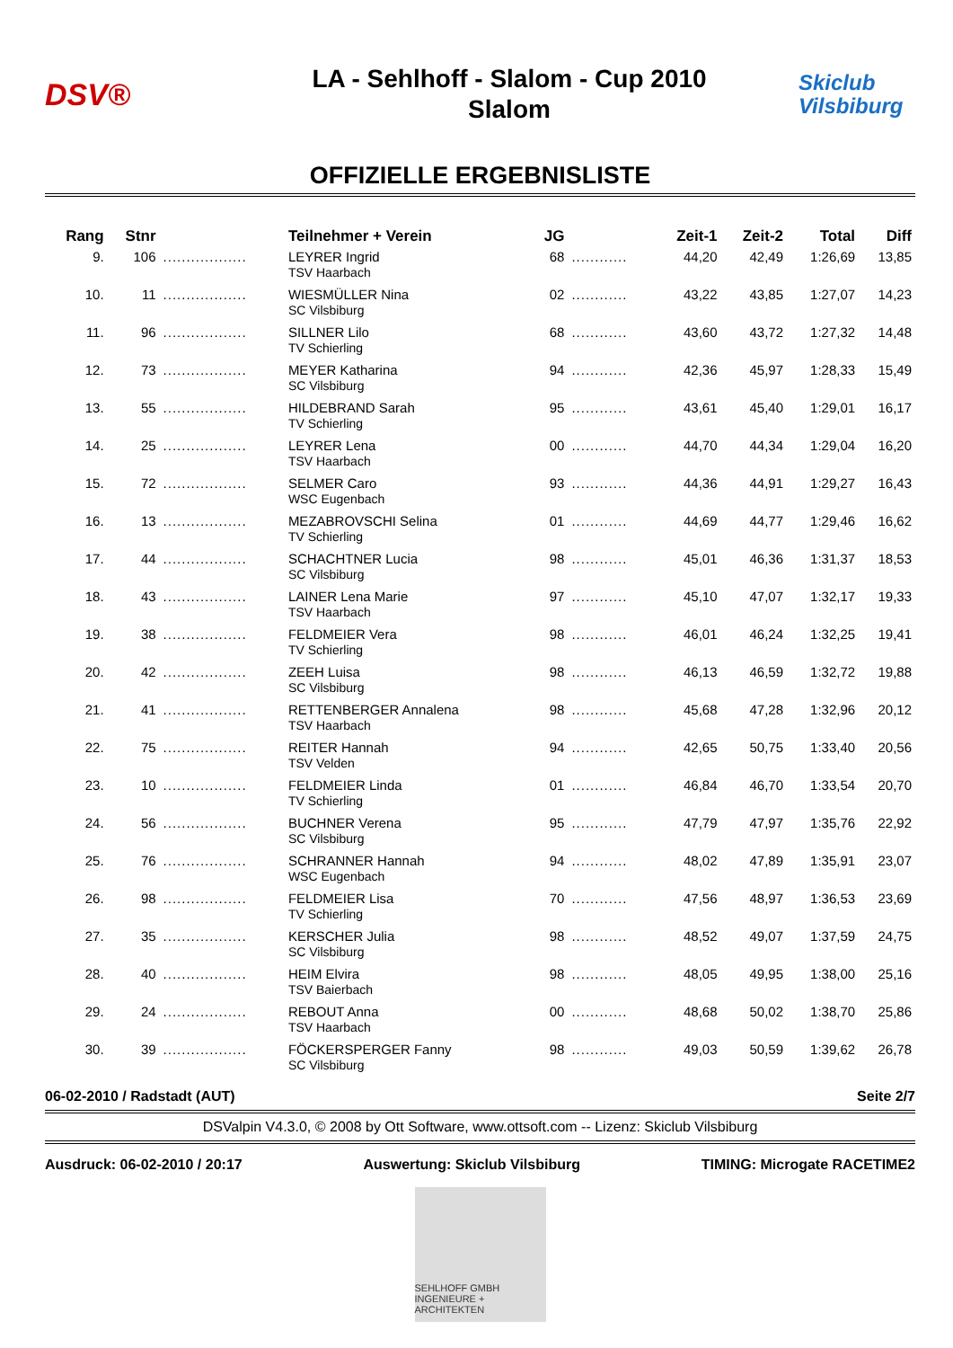DSV®
LA - Sehlhoff - Slalom - Cup 2010
Slalom
Skiclub
Vilsbiburg
OFFIZIELLE ERGEBNISLISTE
| Rang | Stnr | | Teilnehmer + Verein | JG | | Zeit-1 | Zeit-2 | Total | Diff |
| --- | --- | --- | --- | --- | --- | --- | --- | --- | --- |
| 9. | 106 | .................. | LEYRER Ingrid TSV Haarbach | 68 | ............ | 44,20 | 42,49 | 1:26,69 | 13,85 |
| 10. | 11 | .................. | WIESMÜLLER Nina SC Vilsbiburg | 02 | ............ | 43,22 | 43,85 | 1:27,07 | 14,23 |
| 11. | 96 | .................. | SILLNER Lilo TV Schierling | 68 | ............ | 43,60 | 43,72 | 1:27,32 | 14,48 |
| 12. | 73 | .................. | MEYER Katharina SC Vilsbiburg | 94 | ............ | 42,36 | 45,97 | 1:28,33 | 15,49 |
| 13. | 55 | .................. | HILDEBRAND Sarah TV Schierling | 95 | ............ | 43,61 | 45,40 | 1:29,01 | 16,17 |
| 14. | 25 | .................. | LEYRER Lena TSV Haarbach | 00 | ............ | 44,70 | 44,34 | 1:29,04 | 16,20 |
| 15. | 72 | .................. | SELMER Caro WSC Eugenbach | 93 | ............ | 44,36 | 44,91 | 1:29,27 | 16,43 |
| 16. | 13 | .................. | MEZABROVSCHI Selina TV Schierling | 01 | ............ | 44,69 | 44,77 | 1:29,46 | 16,62 |
| 17. | 44 | .................. | SCHACHTNER Lucia SC Vilsbiburg | 98 | ............ | 45,01 | 46,36 | 1:31,37 | 18,53 |
| 18. | 43 | .................. | LAINER Lena Marie TSV Haarbach | 97 | ............ | 45,10 | 47,07 | 1:32,17 | 19,33 |
| 19. | 38 | .................. | FELDMEIER Vera TV Schierling | 98 | ............ | 46,01 | 46,24 | 1:32,25 | 19,41 |
| 20. | 42 | .................. | ZEEH Luisa SC Vilsbiburg | 98 | ............ | 46,13 | 46,59 | 1:32,72 | 19,88 |
| 21. | 41 | .................. | RETTENBERGER Annalena TSV Haarbach | 98 | ............ | 45,68 | 47,28 | 1:32,96 | 20,12 |
| 22. | 75 | .................. | REITER Hannah TSV Velden | 94 | ............ | 42,65 | 50,75 | 1:33,40 | 20,56 |
| 23. | 10 | .................. | FELDMEIER Linda TV Schierling | 01 | ............ | 46,84 | 46,70 | 1:33,54 | 20,70 |
| 24. | 56 | .................. | BUCHNER Verena SC Vilsbiburg | 95 | ............ | 47,79 | 47,97 | 1:35,76 | 22,92 |
| 25. | 76 | .................. | SCHRANNER Hannah WSC Eugenbach | 94 | ............ | 48,02 | 47,89 | 1:35,91 | 23,07 |
| 26. | 98 | .................. | FELDMEIER Lisa TV Schierling | 70 | ............ | 47,56 | 48,97 | 1:36,53 | 23,69 |
| 27. | 35 | .................. | KERSCHER Julia SC Vilsbiburg | 98 | ............ | 48,52 | 49,07 | 1:37,59 | 24,75 |
| 28. | 40 | .................. | HEIM Elvira TSV Baierbach | 98 | ............ | 48,05 | 49,95 | 1:38,00 | 25,16 |
| 29. | 24 | .................. | REBOUT Anna TSV Haarbach | 00 | ............ | 48,68 | 50,02 | 1:38,70 | 25,86 |
| 30. | 39 | .................. | FÖCKERSPERGER Fanny SC Vilsbiburg | 98 | ............ | 49,03 | 50,59 | 1:39,62 | 26,78 |
06-02-2010 / Radstadt (AUT) Seite 2/7
DSValpin V4.3.0, © 2008 by Ott Software, www.ottsoft.com -- Lizenz: Skiclub Vilsbiburg
Ausdruck: 06-02-2010 / 20:17 Auswertung: Skiclub Vilsbiburg TIMING: Microgate RACETIME2
SEHLHOFF GMBH
INGENIEURE + ARCHITEKTEN